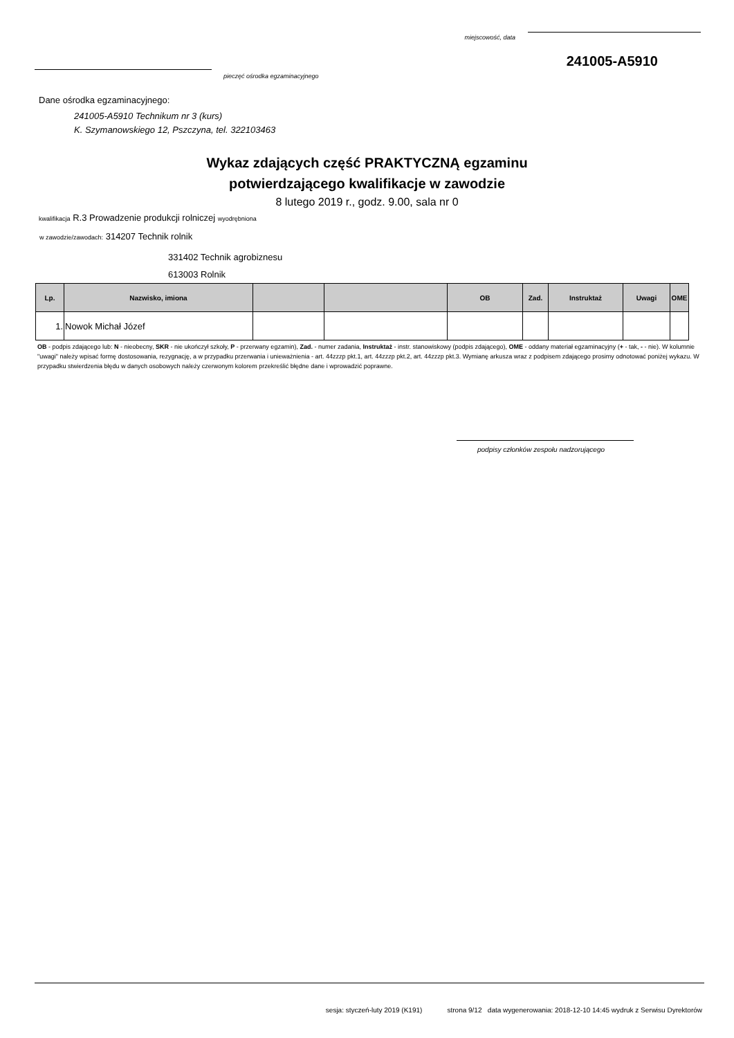miejscowość, data
241005-A5910
pieczęć ośrodka egzaminacyjnego
Dane ośrodka egzaminacyjnego:
241005-A5910 Technikum nr 3 (kurs)
K. Szymanowskiego 12, Pszczyna, tel. 322103463
Wykaz zdających część PRAKTYCZNĄ egzaminu
potwierdzającego kwalifikacje w zawodzie
8 lutego 2019 r., godz. 9.00, sala nr 0
kwalifikacja R.3 Prowadzenie produkcji rolniczej wyodrębniona
w zawodzie/zawodach: 314207 Technik rolnik
331402 Technik agrobiznesu
613003 Rolnik
| Lp. | Nazwisko, imiona | | | OB | Zad. | Instruktaż | Uwagi | OME |
| --- | --- | --- | --- | --- | --- | --- | --- | --- |
| 1. | Nowok Michał Józef | | | | | | | |
OB - podpis zdającego lub: N - nieobecny, SKR - nie ukończył szkoły, P - przerwany egzamin), Zad. - numer zadania, Instruktaż - instr. stanowiskowy (podpis zdającego), OME - oddany materiał egzaminacyjny (+ - tak, - - nie). W kolumnie "uwagi" należy wpisać formę dostosowania, rezygnację, a w przypadku przerwania i unieważnienia - art. 44zzzp pkt.1, art. 44zzzp pkt.2, art. 44zzzp pkt.3. Wymianę arkusza wraz z podpisem zdającego prosimy odnotować poniżej wykazu. W przypadku stwierdzenia błędu w danych osobowych należy czerwonym kolorem przekreślić błędne dane i wprowadzić poprawne.
podpisy członków zespołu nadzorującego
sesja: styczeń-luty 2019 (K191) strona 9/12 data wygenerowania: 2018-12-10 14:45 wydruk z Serwisu Dyrektorów